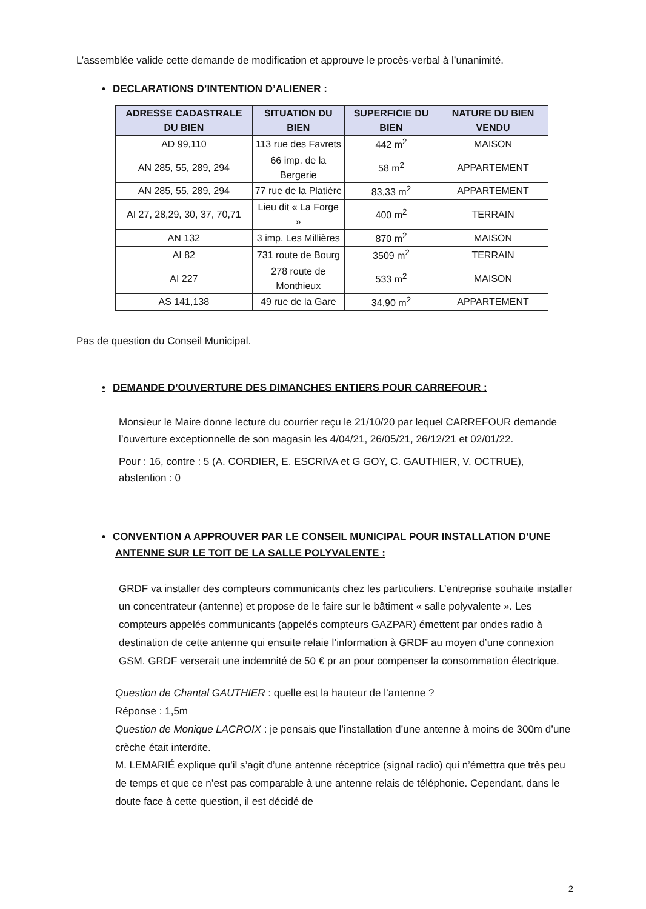L’assemblée valide cette demande de modification et approuve le procès-verbal à l’unanimité.
• DECLARATIONS D’INTENTION D’ALIENER :
| ADRESSE CADASTRALE DU BIEN | SITUATION DU BIEN | SUPERFICIE DU BIEN | NATURE DU BIEN VENDU |
| --- | --- | --- | --- |
| AD 99,110 | 113 rue des Favrets | 442 m<sup>2</sup> | MAISON |
| AN 285, 55, 289, 294 | 66 imp. de la Bergerie | 58 m<sup>2</sup> | APPARTEMENT |
| AN 285, 55, 289, 294 | 77 rue de la Platière | 83,33 m<sup>2</sup> | APPARTEMENT |
| AI 27, 28,29, 30, 37, 70,71 | Lieu dit « La Forge » | 400 m<sup>2</sup> | TERRAIN |
| AN 132 | 3 imp. Les Millières | 870 m<sup>2</sup> | MAISON |
| AI 82 | 731 route de Bourg | 3509 m<sup>2</sup> | TERRAIN |
| AI 227 | 278 route de Monthieux | 533 m<sup>2</sup> | MAISON |
| AS 141,138 | 49 rue de la Gare | 34,90 m<sup>2</sup> | APPARTEMENT |
Pas de question du Conseil Municipal.
• DEMANDE D’OUVERTURE DES DIMANCHES ENTIERS POUR CARREFOUR :
Monsieur le Maire donne lecture du courrier reçu le 21/10/20 par lequel CARREFOUR demande l’ouverture exceptionnelle de son magasin les 4/04/21, 26/05/21, 26/12/21 et 02/01/22.
Pour : 16, contre : 5 (A. CORDIER, E. ESCRIVA et G GOY, C. GAUTHIER, V. OCTRUE), abstention : 0
• CONVENTION A APPROUVER PAR LE CONSEIL MUNICIPAL POUR INSTALLATION D’UNE ANTENNE SUR LE TOIT DE LA SALLE POLYVALENTE :
GRDF va installer des compteurs communicants chez les particuliers. L’entreprise souhaite installer un concentrateur (antenne) et propose de le faire sur le bâtiment « salle polyvalente ». Les compteurs appelés communicants (appelés compteurs GAZPAR) émettent par ondes radio à destination de cette antenne qui ensuite relaie l’information à GRDF au moyen d’une connexion GSM. GRDF verserait une indemnité de 50 € pr an pour compenser la consommation électrique.
Question de Chantal GAUTHIER : quelle est la hauteur de l’antenne ?
Réponse : 1,5m
Question de Monique LACROIX : je pensais que l’installation d’une antenne à moins de 300m d’une crèche était interdite.
M. LEMARIÉ explique qu’il s’agit d’une antenne réceptrice (signal radio) qui n’émettra que très peu de temps et que ce n’est pas comparable à une antenne relais de téléphonie. Cependant, dans le doute face à cette question, il est décidé de
2